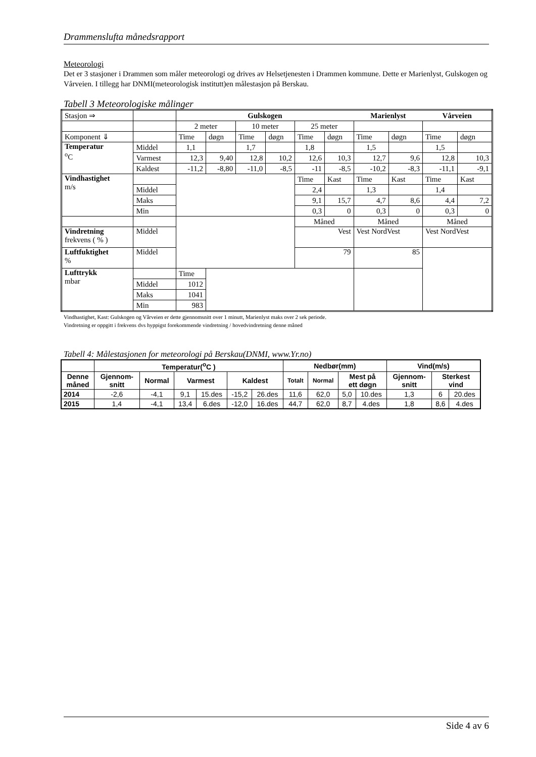Drammenslufta månedsrapport
Meteorologi
Det er 3 stasjoner i Drammen som måler meteorologi og drives av Helsetjenesten i Drammen kommune. Dette er Marienlyst, Gulskogen og Vårveien. I tillegg har DNMI(meteorologisk institutt)en målestasjon på Berskau.
Tabell 3 Meteorologiske målinger
| Stasjon ⇒ | | Gulskogen | | | | | | Marienlyst | | Vårveien | |
| | | 2 meter | | 10 meter | | 25 meter | | | | | |
| Komponent ⇓ | | Time | døgn | Time | døgn | Time | døgn | Time | døgn | Time | døgn |
| Temperatur <sup>o</sup> C | Middel | 1,1 | | 1,7 | | 1,8 | | 1,5 | | 1,5 | |
| | Varmest | 12,3 | 9,40 | 12,8 | 10,2 | 12,6 | 10,3 | 12,7 | 9,6 | 12,8 | 10,3 |
| | Kaldest | -11,2 | -8,80 | -11,0 | -8,5 | -11 | -8,5 | -10,2 | -8,3 | -11,1 | -9,1 |
| Vindhastighet m/s | | | | | | Time | Kast | Time | Kast | Time | Kast |
| | Middel | | | | | 2,4 | | 1,3 | | 1,4 | |
| | Maks | | | | | 9,1 | 15,7 | 4,7 | 8,6 | 4,4 | 7,2 |
| | Min | | | | | 0,3 | 0 | 0,3 | 0 | 0,3 | 0 |
| | | | | | | Måned | | Måned | | Måned | |
| Vindretning frekvens ( % ) | Middel | | | | | Vest | | Vest NordVest | | Vest NordVest | |
| Luftfuktighet % | Middel | | | | | 79 | | 85 | | | |
| Lufttrykk mbar | | Time | | | | | | | | | |
| | Middel | 1012 | | | | | | | | | |
| | Maks | 1041 | | | | | | | | | |
| | Min | 983 | | | | | | | | | |
Vindhastighet, Kast: Gulskogen og Vårveien er dette gjennomsnitt over 1 minutt, Marienlyst maks over 2 sek periode.
Vindretning er oppgitt i frekvens dvs hyppigst forekommende vindretning / hovedvindretning denne måned
Tabell 4: Målestasjonen for meteorologi på Berskau(DNMI, www.Yr.no)
| | Temperatur(<sup>o</sup>C ) | | | | | | Nedbør(mm) | | | | Vind(m/s) | | |
| --- | --- | --- | --- | --- | --- | --- | --- | --- | --- | --- | --- | --- | --- |
| Denne måned | Gjennom- snitt | Normal | Varmest | | Kaldest | | Totalt | Normal | Mest på ett døgn | | Gjennom- snitt | Sterkest vind | |
| 2014 | -2,6 | -4,1 | 9,1 | 15.des | -15,2 | 26.des | 11,6 | 62,0 | 5,0 | 10.des | 1,3 | 6 | 20.des |
| 2015 | 1,4 | -4,1 | 13,4 | 6.des | -12,0 | 16.des | 44,7 | 62,0 | 8,7 | 4.des | 1,8 | 8,6 | 4.des |
Side 4 av 6